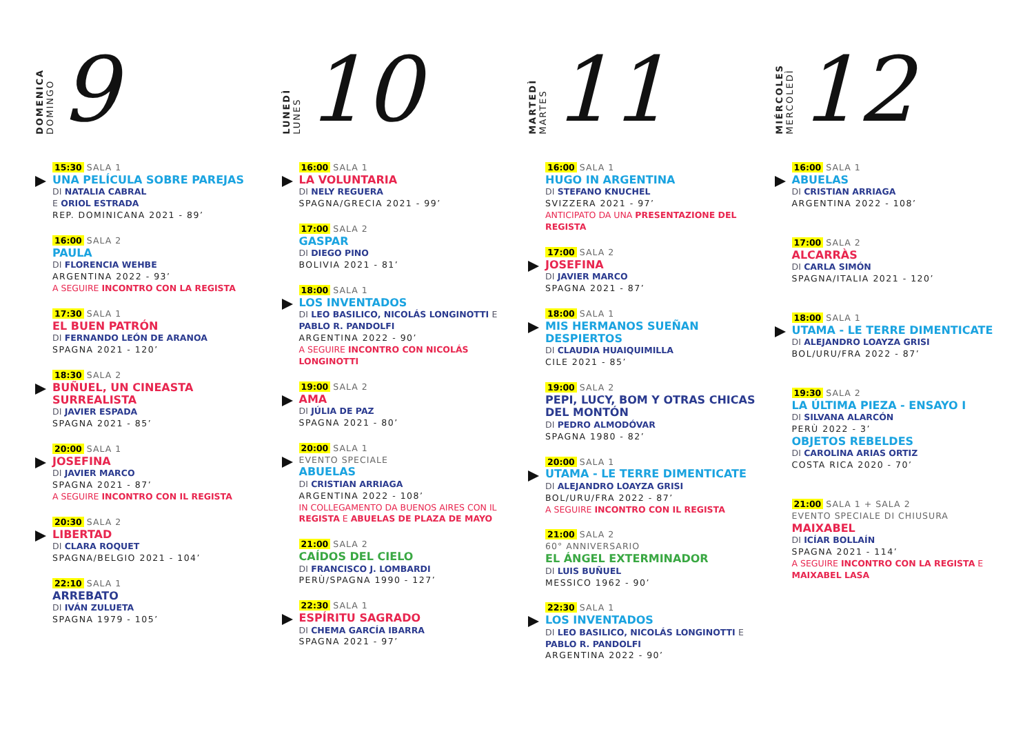DOMENICA
DOMINGO
9
15:30 SALA 1
UNA PELÍCULA SOBRE PAREJAS
DI NATALIA CABRAL
E ORIOL ESTRADA
REP. DOMINICANA 2021 - 89’
16:00 SALA 2
PAULA
DI FLORENCIA WEHBE
ARGENTINA 2022 - 93’
A SEGUIRE INCONTRO CON LA REGISTA
17:30 SALA 1
EL BUEN PATRÓN
DI FERNANDO LEÓN DE ARANOA
SPAGNA 2021 - 120’
18:30 SALA 2
BUÑUEL, UN CINEASTA SURREALISTA
DI JAVIER ESPADA
SPAGNA 2021 - 85’
20:00 SALA 1
JOSEFINA
DI JAVIER MARCO
SPAGNA 2021 - 87’
A SEGUIRE INCONTRO CON IL REGISTA
20:30 SALA 2
LIBERTAD
DI CLARA ROQUET
SPAGNA/BELGIO 2021 - 104’
22:10 SALA 1
ARREBATO
DI IVÁN ZULUETA
SPAGNA 1979 - 105’
LUNEDÌ
LUNES
10
16:00 SALA 1
LA VOLUNTARIA
DI NELY REGUERA
SPAGNA/GRECIA 2021 - 99’
17:00 SALA 2
GASPAR
DI DIEGO PINO
BOLIVIA 2021 - 81’
18:00 SALA 1
LOS INVENTADOS
DI LEO BASILICO, NICOLÁS LONGINOTTI E PABLO R. PANDOLFI
ARGENTINA 2022 - 90’
A SEGUIRE INCONTRO CON NICOLÁS LONGINOTTI
19:00 SALA 2
AMA
DI JÚLIA DE PAZ
SPAGNA 2021 - 80’
20:00 SALA 1
EVENTO SPECIALE
ABUELAS
DI CRISTIAN ARRIAGA
ARGENTINA 2022 - 108’
IN COLLEGAMENTO DA BUENOS AIRES CON IL REGISTA E ABUELAS DE PLAZA DE MAYO
21:00 SALA 2
CAÍDOS DEL CIELO
DI FRANCISCO J. LOMBARDI
PERÙ/SPAGNA 1990 - 127’
22:30 SALA 1
ESPÍRITU SAGRADO
DI CHEMA GARCÍA IBARRA
SPAGNA 2021 - 97’
MARTEDÌ
MARTES
11
16:00 SALA 1
HUGO IN ARGENTINA
DI STEFANO KNUCHEL
SVIZZERA 2021 - 97’
ANTICIPATO DA UNA PRESENTAZIONE DEL REGISTA
17:00 SALA 2
JOSEFINA
DI JAVIER MARCO
SPAGNA 2021 - 87’
18:00 SALA 1
MIS HERMANOS SUEÑAN DESPIERTOS
DI CLAUDIA HUAIQUIMILLA
CILE 2021 - 85’
19:00 SALA 2
PEPI, LUCY, BOM Y OTRAS CHICAS DEL MONTÓN
DI PEDRO ALMODÓVAR
SPAGNA 1980 - 82’
20:00 SALA 1
UTAMA - LE TERRE DIMENTICATE
DI ALEJANDRO LOAYZA GRISI
BOL/URU/FRA 2022 - 87’
A SEGUIRE INCONTRO CON IL REGISTA
21:00 SALA 2
60° ANNIVERSARIO
EL ÁNGEL EXTERMINADOR
DI LUIS BUÑUEL
MESSICO 1962 - 90’
22:30 SALA 1
LOS INVENTADOS
DI LEO BASILICO, NICOLÁS LONGINOTTI E PABLO R. PANDOLFI
ARGENTINA 2022 - 90’
MIÉRCOLES
MERCOLEDÌ
12
16:00 SALA 1
ABUELAS
DI CRISTIAN ARRIAGA
ARGENTINA 2022 - 108’
17:00 SALA 2
ALCARRÀS
DI CARLA SIMÓN
SPAGNA/ITALIA 2021 - 120’
18:00 SALA 1
UTAMA - LE TERRE DIMENTICATE
DI ALEJANDRO LOAYZA GRISI
BOL/URU/FRA 2022 - 87’
19:30 SALA 2
LA ÚLTIMA PIEZA - ENSAYO I
DI SILVANA ALARCÓN
PERÙ 2022 - 3’
OBJETOS REBELDES
DI CAROLINA ARIAS ORTIZ
COSTA RICA 2020 - 70’
21:00 SALA 1 + SALA 2
EVENTO SPECIALE DI CHIUSURA
MAIXABEL
DI ICÍAR BOLLAÍN
SPAGNA 2021 - 114’
A SEGUIRE INCONTRO CON LA REGISTA E MAIXABEL LASA